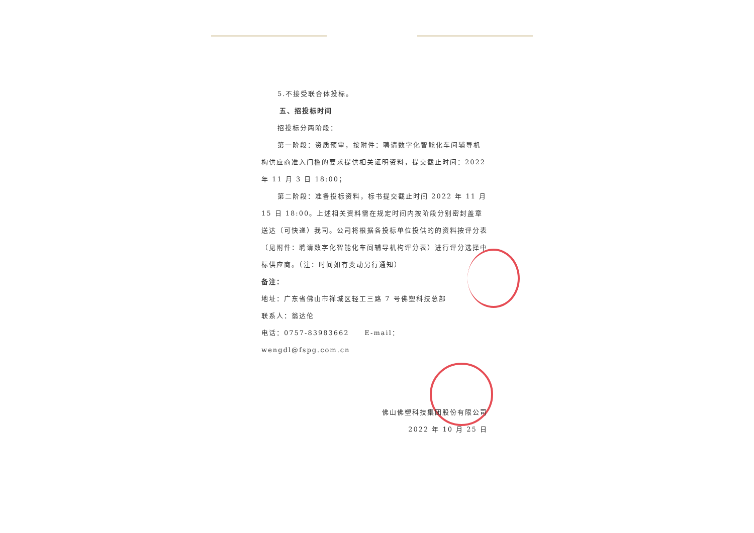5.不接受联合体投标。
五、招投标时间
招投标分两阶段：
第一阶段：资质预审，按附件：聘请数字化智能化车间辅导机构供应商准入门槛的要求提供相关证明资料，提交截止时间：2022 年 11 月 3 日 18:00；
第二阶段：准备投标资料，标书提交截止时间 2022 年 11 月 15 日 18:00。上述相关资料需在规定时间内按阶段分别密封盖章送达（可快递）我司。公司将根据各投标单位投供的的资料按评分表（见附件：聘请数字化智能化车间辅导机构评分表）进行评分选择中标供应商。（注：时间如有变动另行通知）
备注：
地址：广东省佛山市禅城区轻工三路 7 号佛塑科技总部
联系人：翁达伦
电话：0757-83983662 E-mail：wengdl@fspg.com.cn
佛山佛塑科技集团股份有限公司
2022 年 10 月 25 日